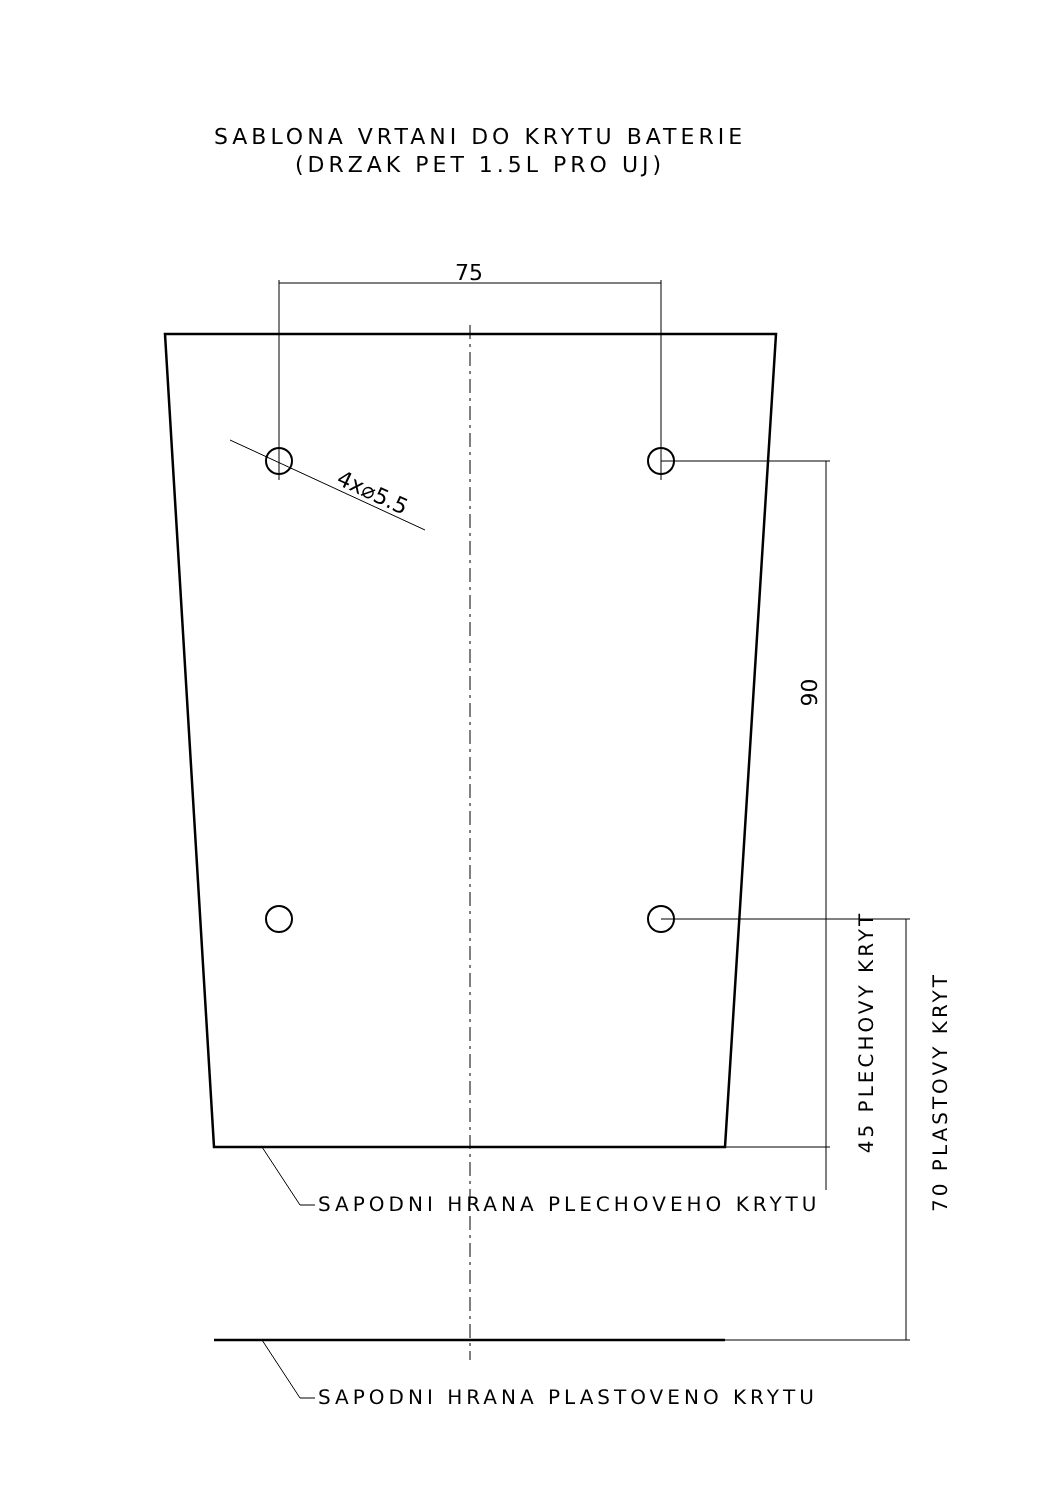SABLONA VRTANI DO KRYTU BATERIE
(DRZAK PET 1.5L PRO UJ)
75
4x⌀5.5
90
45 PLECHOVY KRYT
70 PLASTOVY KRYT
SAPODNI HRANA PLECHOVEHO KRYTU
SAPODNI HRANA PLASTOVENO KRYTU